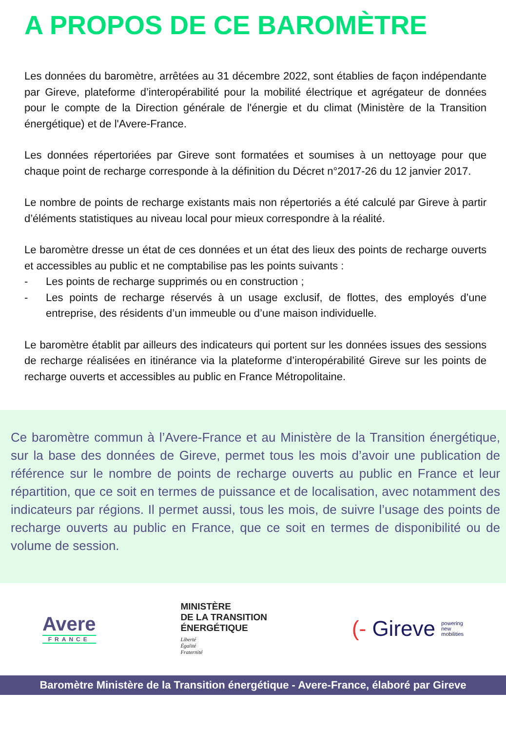A PROPOS DE CE BAROMÈTRE
Les données du baromètre, arrêtées au 31 décembre 2022, sont établies de façon indépendante par Gireve, plateforme d’interopérabilité pour la mobilité électrique et agrégateur de données pour le compte de la Direction générale de l'énergie et du climat (Ministère de la Transition énergétique) et de l'Avere-France.
Les données répertoriées par Gireve sont formatées et soumises à un nettoyage pour que chaque point de recharge corresponde à la définition du Décret n°2017-26 du 12 janvier 2017.
Le nombre de points de recharge existants mais non répertoriés a été calculé par Gireve à partir d’éléments statistiques au niveau local pour mieux correspondre à la réalité.
Le baromètre dresse un état de ces données et un état des lieux des points de recharge ouverts et accessibles au public et ne comptabilise pas les points suivants :
- Les points de recharge supprimés ou en construction ;
- Les points de recharge réservés à un usage exclusif, de flottes, des employés d’une entreprise, des résidents d’un immeuble ou d’une maison individuelle.
Le baromètre établit par ailleurs des indicateurs qui portent sur les données issues des sessions de recharge réalisées en itinérance via la plateforme d’interopérabilité Gireve sur les points de recharge ouverts et accessibles au public en France Métropolitaine.
Ce baromètre commun à l’Avere-France et au Ministère de la Transition énergétique, sur la base des données de Gireve, permet tous les mois d’avoir une publication de référence sur le nombre de points de recharge ouverts au public en France et leur répartition, que ce soit en termes de puissance et de localisation, avec notamment des indicateurs par régions. Il permet aussi, tous les mois, de suivre l’usage des points de recharge ouverts au public en France, que ce soit en termes de disponibilité ou de volume de session.
Avere
FRANCE
MINISTÈRE
DE LA TRANSITION
ÉNERGÉTIQUE
Liberté
Égalité
Fraternité
(- Gireve powering
new
mobilities
Baromètre Ministère de la Transition énergétique - Avere-France, élaboré par Gireve